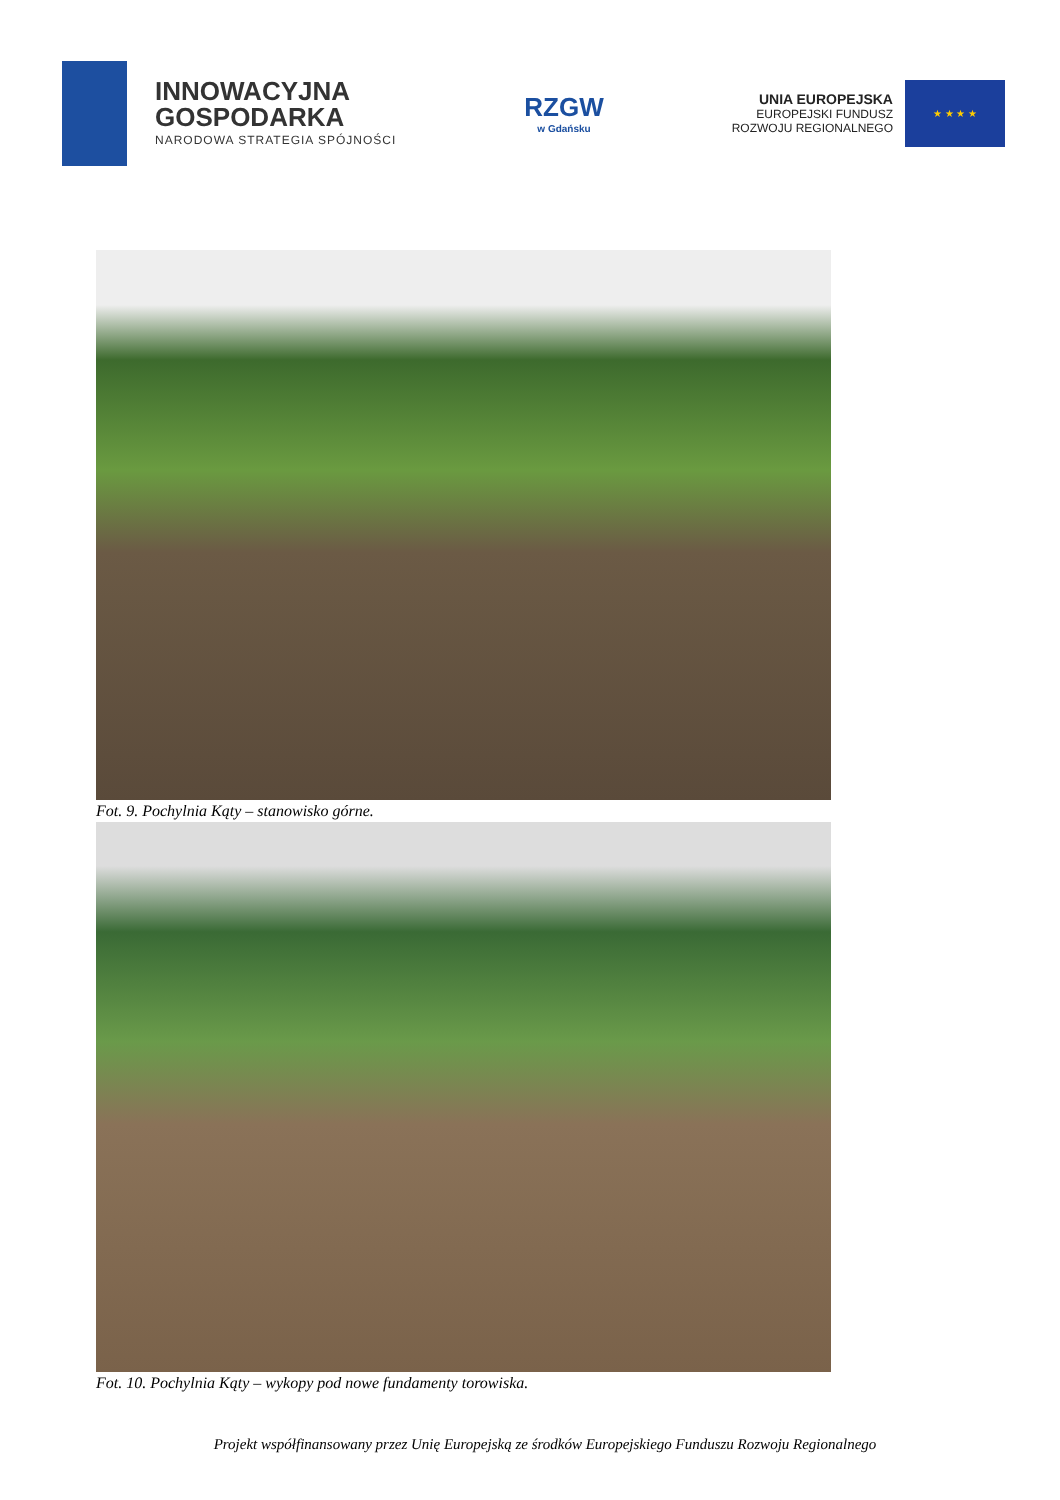INNOWACYJNA
GOSPODARKA
NARODOWA STRATEGIA SPÓJNOŚCI
RZGW
w Gdańsku
UNIA EUROPEJSKA
EUROPEJSKI FUNDUSZ
ROZWOJU REGIONALNEGO
★ ★ ★ ★
Fot. 9. Pochylnia Kąty – stanowisko górne.
Fot. 10. Pochylnia Kąty – wykopy pod nowe fundamenty torowiska.
Projekt współfinansowany przez Unię Europejską ze środków Europejskiego Funduszu Rozwoju Regionalnego